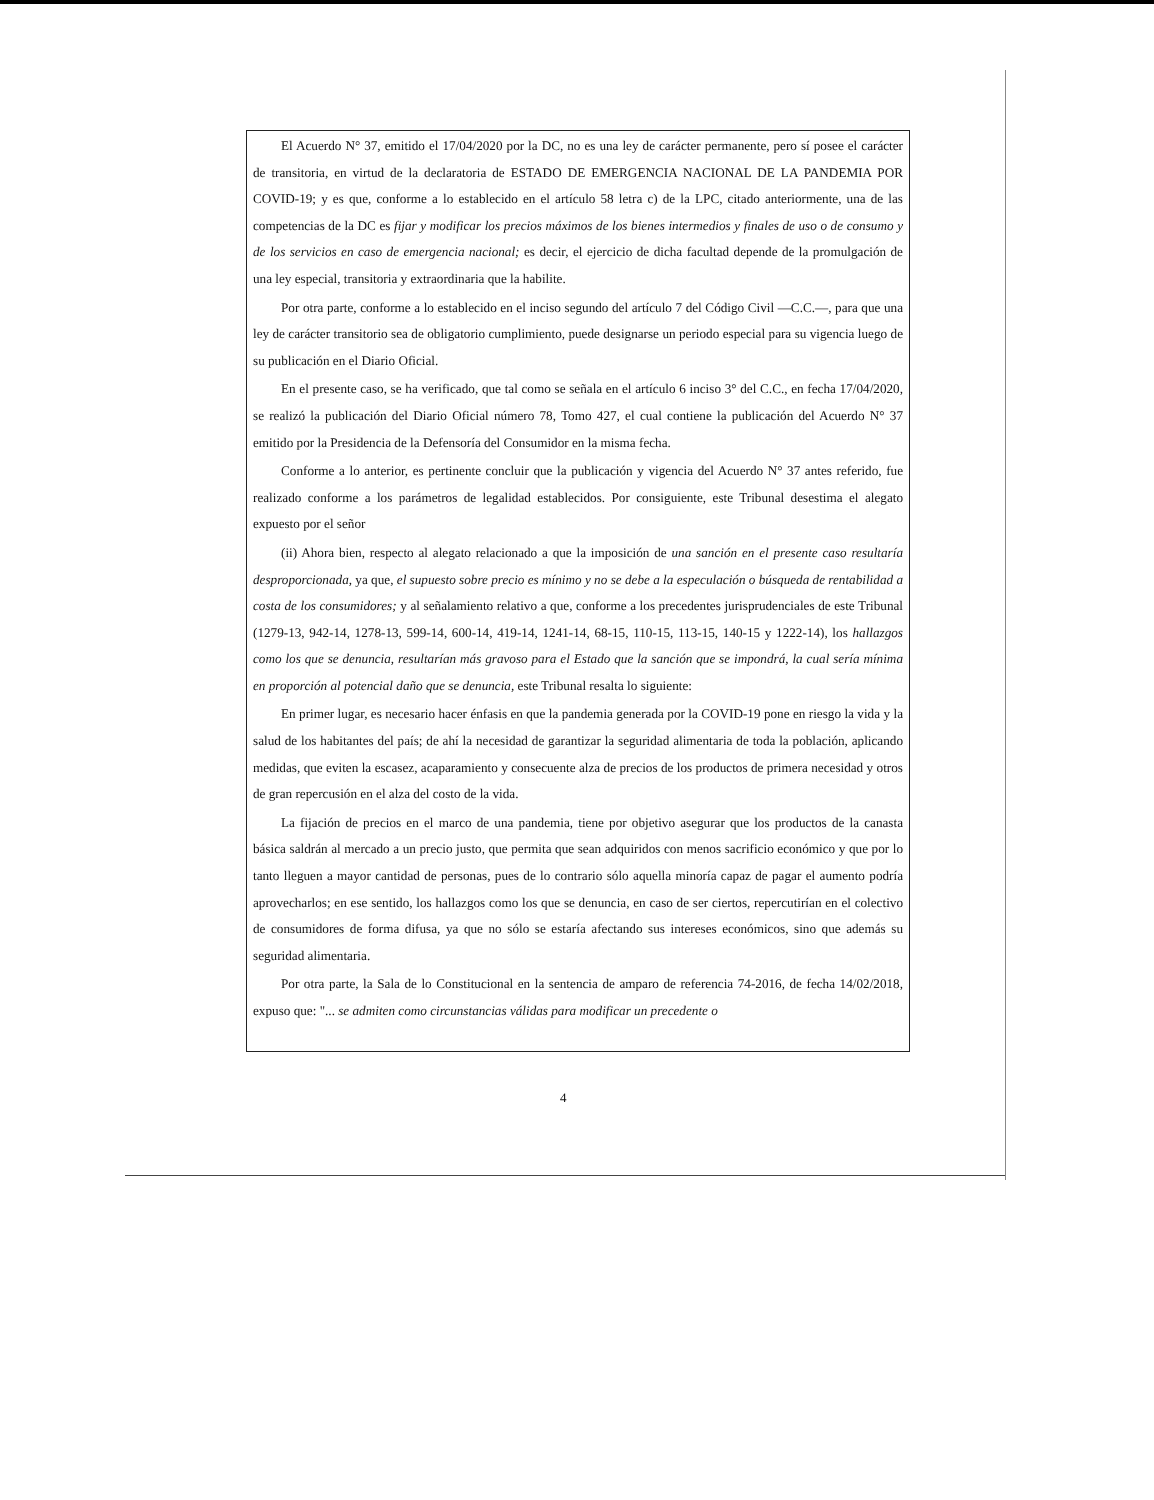El Acuerdo N° 37, emitido el 17/04/2020 por la DC, no es una ley de carácter permanente, pero sí posee el carácter de transitoria, en virtud de la declaratoria de ESTADO DE EMERGENCIA NACIONAL DE LA PANDEMIA POR COVID-19; y es que, conforme a lo establecido en el artículo 58 letra c) de la LPC, citado anteriormente, una de las competencias de la DC es fijar y modificar los precios máximos de los bienes intermedios y finales de uso o de consumo y de los servicios en caso de emergencia nacional; es decir, el ejercicio de dicha facultad depende de la promulgación de una ley especial, transitoria y extraordinaria que la habilite.
Por otra parte, conforme a lo establecido en el inciso segundo del artículo 7 del Código Civil —C.C.—, para que una ley de carácter transitorio sea de obligatorio cumplimiento, puede designarse un periodo especial para su vigencia luego de su publicación en el Diario Oficial.
En el presente caso, se ha verificado, que tal como se señala en el artículo 6 inciso 3° del C.C., en fecha 17/04/2020, se realizó la publicación del Diario Oficial número 78, Tomo 427, el cual contiene la publicación del Acuerdo N° 37 emitido por la Presidencia de la Defensoría del Consumidor en la misma fecha.
Conforme a lo anterior, es pertinente concluir que la publicación y vigencia del Acuerdo N° 37 antes referido, fue realizado conforme a los parámetros de legalidad establecidos. Por consiguiente, este Tribunal desestima el alegato expuesto por el señor
(ii) Ahora bien, respecto al alegato relacionado a que la imposición de una sanción en el presente caso resultaría desproporcionada, ya que, el supuesto sobre precio es mínimo y no se debe a la especulación o búsqueda de rentabilidad a costa de los consumidores; y al señalamiento relativo a que, conforme a los precedentes jurisprudenciales de este Tribunal (1279-13, 942-14, 1278-13, 599-14, 600-14, 419-14, 1241-14, 68-15, 110-15, 113-15, 140-15 y 1222-14), los hallazgos como los que se denuncia, resultarían más gravoso para el Estado que la sanción que se impondrá, la cual sería mínima en proporción al potencial daño que se denuncia, este Tribunal resalta lo siguiente:
En primer lugar, es necesario hacer énfasis en que la pandemia generada por la COVID-19 pone en riesgo la vida y la salud de los habitantes del país; de ahí la necesidad de garantizar la seguridad alimentaria de toda la población, aplicando medidas, que eviten la escasez, acaparamiento y consecuente alza de precios de los productos de primera necesidad y otros de gran repercusión en el alza del costo de la vida.
La fijación de precios en el marco de una pandemia, tiene por objetivo asegurar que los productos de la canasta básica saldrán al mercado a un precio justo, que permita que sean adquiridos con menos sacrificio económico y que por lo tanto lleguen a mayor cantidad de personas, pues de lo contrario sólo aquella minoría capaz de pagar el aumento podría aprovecharlos; en ese sentido, los hallazgos como los que se denuncia, en caso de ser ciertos, repercutirían en el colectivo de consumidores de forma difusa, ya que no sólo se estaría afectando sus intereses económicos, sino que además su seguridad alimentaria.
Por otra parte, la Sala de lo Constitucional en la sentencia de amparo de referencia 74-2016, de fecha 14/02/2018, expuso que: "... se admiten como circunstancias válidas para modificar un precedente o
4